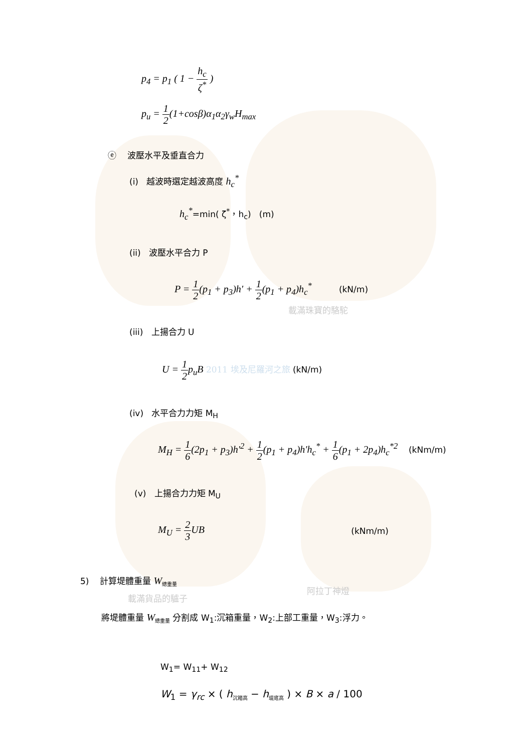p<sub>4</sub> = p<sub>1</sub> ( 1 − h<sub>c</sub> ζ<sup>*</sup> )
p<sub>u</sub> = 1 2(1+cosβ)α<sub>1</sub>α<sub>2</sub>γ<sub>w</sub>H<sub>max</sub>
ⓔ 波壓水平及垂直合力
(i) 越波時選定越波高度 h<sub>c</sub><sup>*</sup>
h<sub>c</sub><sup>*</sup>=min( ζ<sup>*</sup>，h<sub>c</sub>) (m)
(ii) 波壓水平合力 P
P = 1 2(p<sub>1</sub> + p<sub>3</sub>)h' + 1 2(p<sub>1</sub> + p<sub>4</sub>)h<sub>c</sub><sup>*</sup> (kN/m)
載滿珠寶的駱駝
(iii) 上揚合力 U
U = 1 2p<sub>u</sub>B 2011 埃及尼羅河之旅 (kN/m)
(iv) 水平合力力矩 M<sub>H</sub>
M<sub>H</sub> = 1 6(2p<sub>1</sub> + p<sub>3</sub>)h'<sup>2</sup> + 1 2(p<sub>1</sub> + p<sub>4</sub>)h'h<sub>c</sub><sup>*</sup> + 1 6(p<sub>1</sub> + 2p<sub>4</sub>)h<sub>c</sub><sup>*2</sup> (kNm/m)
(v) 上揚合力力矩 M<sub>U</sub>
M<sub>U</sub> = 2 3 UB (kNm/m)
5) 計算堤體重量 W<sub>總重量</sub>
載滿貨品的驢子
阿拉丁神燈
將堤體重量 W<sub>總重量</sub> 分割成 W<sub>1</sub>:沉箱重量，W<sub>2</sub>:上部工重量，W<sub>3</sub>:浮力。
W<sub>1</sub>= W<sub>11</sub>+ W<sub>12</sub>
W<sub>1</sub> = γ<sub>rc</sub> × ( h<sub>沉箱高</sub> − h<sub>堤底高</sub> ) × B × a / 100